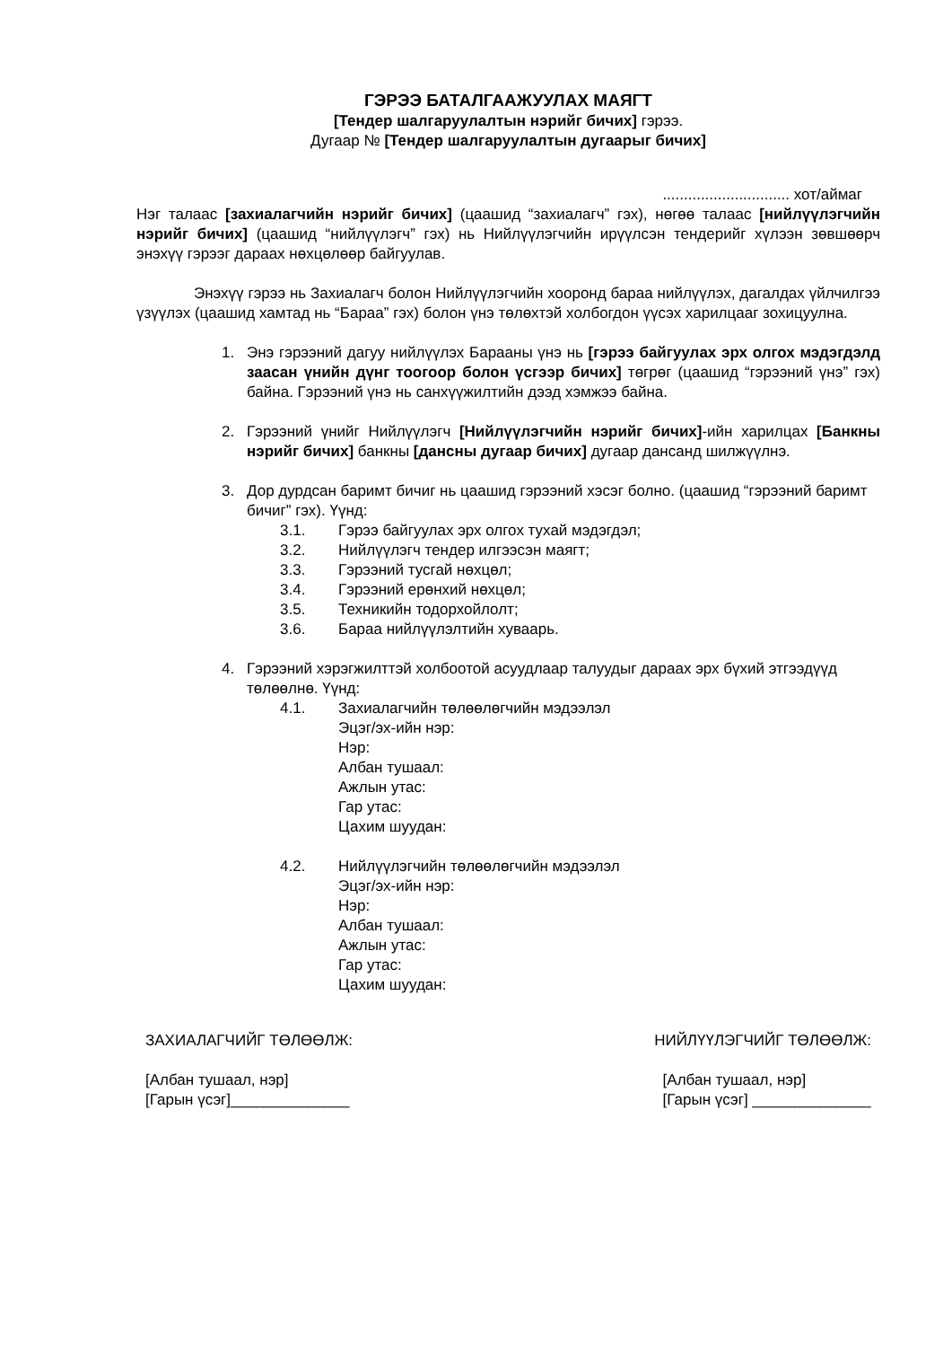ГЭРЭЭ БАТАЛГААЖУУЛАХ МАЯГТ
[Тендер шалгаруулалтын нэрийг бичих] гэрээ.
Дугаар № [Тендер шалгаруулалтын дугаарыг бичих]
.............................. хот/аймаг
Нэг талаас [захиалагчийн нэрийг бичих] (цаашид “захиалагч” гэх), нөгөө талаас [нийлүүлэгчийн нэрийг бичих] (цаашид “нийлүүлэгч” гэх) нь Нийлүүлэгчийн ирүүлсэн тендерийг хүлээн зөвшөөрч энэхүү гэрээг дараах нөхцөлөөр байгуулав.
Энэхүү гэрээ нь Захиалагч болон Нийлүүлэгчийн хооронд бараа нийлүүлэх, дагалдах үйлчилгээ үзүүлэх (цаашид хамтад нь “Бараа” гэх) болон үнэ төлөхтэй холбогдон үүсэх харилцааг зохицуулна.
1. Энэ гэрээний дагуу нийлүүлэх Барааны үнэ нь [гэрээ байгуулах эрх олгох мэдэгдэлд заасан үнийн дүнг тоогоор болон үсгээр бичих] төгрөг (цаашид “гэрээний үнэ” гэх) байна. Гэрээний үнэ нь санхүүжилтийн дээд хэмжээ байна.
2. Гэрээний үнийг Нийлүүлэгч [Нийлүүлэгчийн нэрийг бичих]-ийн харилцах [Банкны нэрийг бичих] банкны [дансны дугаар бичих] дугаар дансанд шилжүүлнэ.
3. Дор дурдсан баримт бичиг нь цаашид гэрээний хэсэг болно. (цаашид “гэрээний баримт бичиг” гэх). Үүнд:
3.1. Гэрээ байгуулах эрх олгох тухай мэдэгдэл;
3.2. Нийлүүлэгч тендер илгээсэн маягт;
3.3. Гэрээний тусгай нөхцөл;
3.4. Гэрээний ерөнхий нөхцөл;
3.5. Техникийн тодорхойлолт;
3.6. Бараа нийлүүлэлтийн хуваарь.
4. Гэрээний хэрэгжилттэй холбоотой асуудлаар талуудыг дараах эрх бүхий этгээдүүд төлөөлнө. Үүнд:
4.1. Захиалагчийн төлөөлөгчийн мэдээлэл
Эцэг/эх-ийн нэр:
Нэр:
Албан тушаал:
Ажлын утас:
Гар утас:
Цахим шуудан:
4.2. Нийлүүлэгчийн төлөөлөгчийн мэдээлэл
Эцэг/эх-ийн нэр:
Нэр:
Албан тушаал:
Ажлын утас:
Гар утас:
Цахим шуудан:
ЗАХИАЛАГЧИЙГ ТӨЛӨӨЛЖ:
[Албан тушаал, нэр]
[Гарын үсэг]______________
НИЙЛҮҮЛЭГЧИЙГ ТӨЛӨӨЛЖ:
[Албан тушаал, нэр]
[Гарын үсэг] ______________